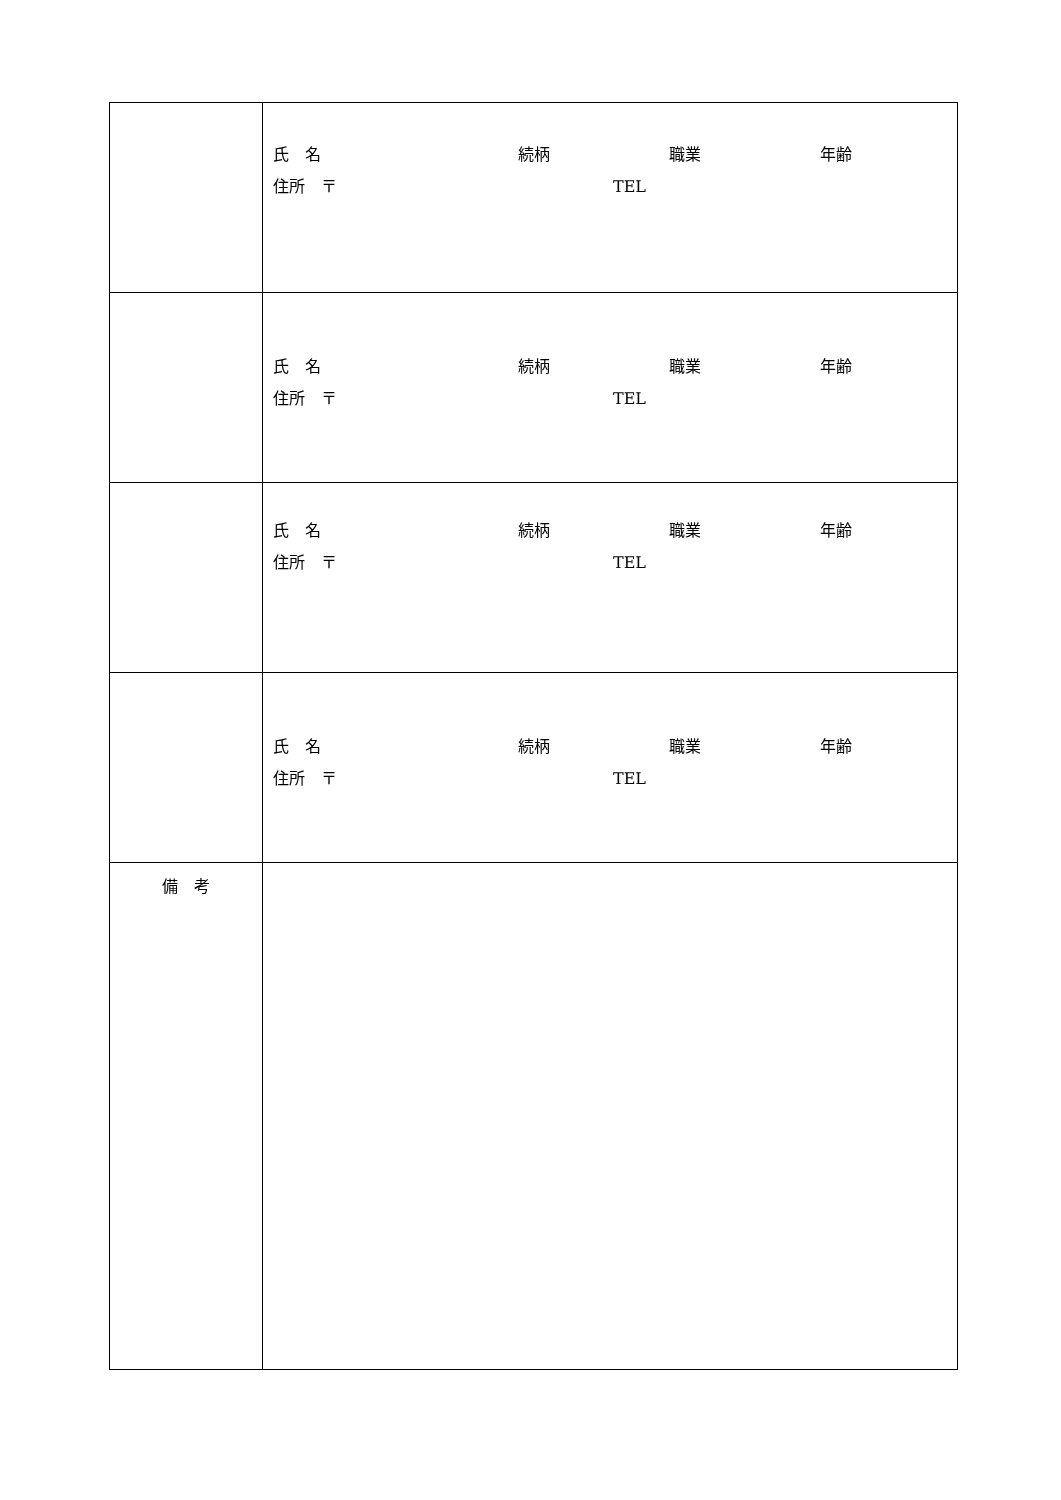| | 氏 名 続柄 職業 年齢 住所 〒 TEL |
| | 氏 名 続柄 職業 年齢 住所 〒 TEL |
| | 氏 名 続柄 職業 年齢 住所 〒 TEL |
| | 氏 名 続柄 職業 年齢 住所 〒 TEL |
| 備 考 | |